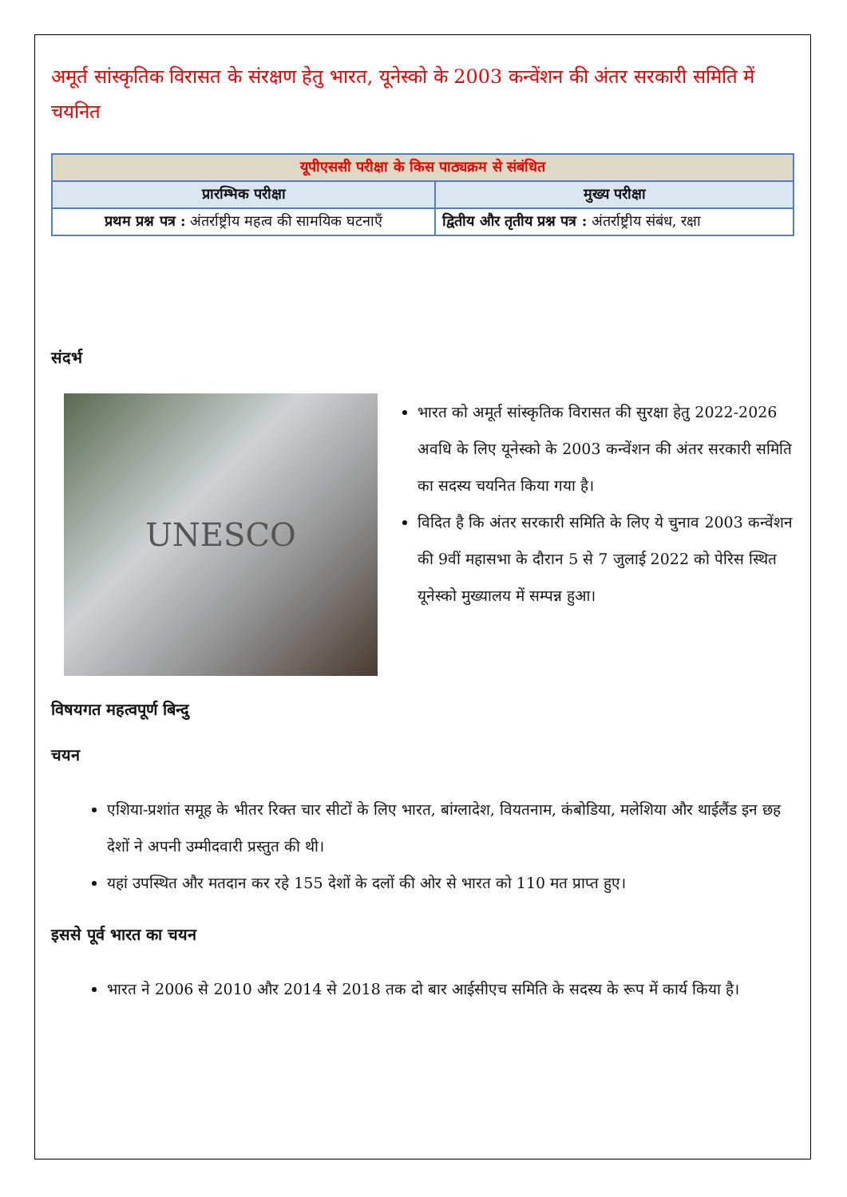अमूर्त सांस्कृतिक विरासत के संरक्षण हेतु भारत, यूनेस्को के 2003 कन्वेंशन की अंतर सरकारी समिति में चयनित
| यूपीएससी परीक्षा के किस पाठ्यक्रम से संबंधित | |
| --- | --- |
| प्रारम्भिक परीक्षा | मुख्य परीक्षा |
| प्रथम प्रश्न पत्र : अंतर्राष्ट्रीय महत्व की सामयिक घटनाएँ | द्वितीय और तृतीय प्रश्न पत्र : अंतर्राष्ट्रीय संबंध, रक्षा |
संदर्भ
UNESCO
भारत को अमूर्त सांस्कृतिक विरासत की सुरक्षा हेतु 2022-2026 अवधि के लिए यूनेस्को के 2003 कन्वेंशन की अंतर सरकारी समिति का सदस्य चयनित किया गया है।
विदित है कि अंतर सरकारी समिति के लिए ये चुनाव 2003 कन्वेंशन की 9वीं महासभा के दौरान 5 से 7 जुलाई 2022 को पेरिस स्थित यूनेस्को मुख्यालय में सम्पन्न हुआ।
विषयगत महत्वपूर्ण बिन्दु
चयन
एशिया-प्रशांत समूह के भीतर रिक्त चार सीटों के लिए भारत, बांग्लादेश, वियतनाम, कंबोडिया, मलेशिया और थाईलैंड इन छह देशों ने अपनी उम्मीदवारी प्रस्तुत की थी।
यहां उपस्थित और मतदान कर रहे 155 देशों के दलों की ओर से भारत को 110 मत प्राप्त हुए।
इससे पूर्व भारत का चयन
भारत ने 2006 से 2010 और 2014 से 2018 तक दो बार आईसीएच समिति के सदस्य के रूप में कार्य किया है।